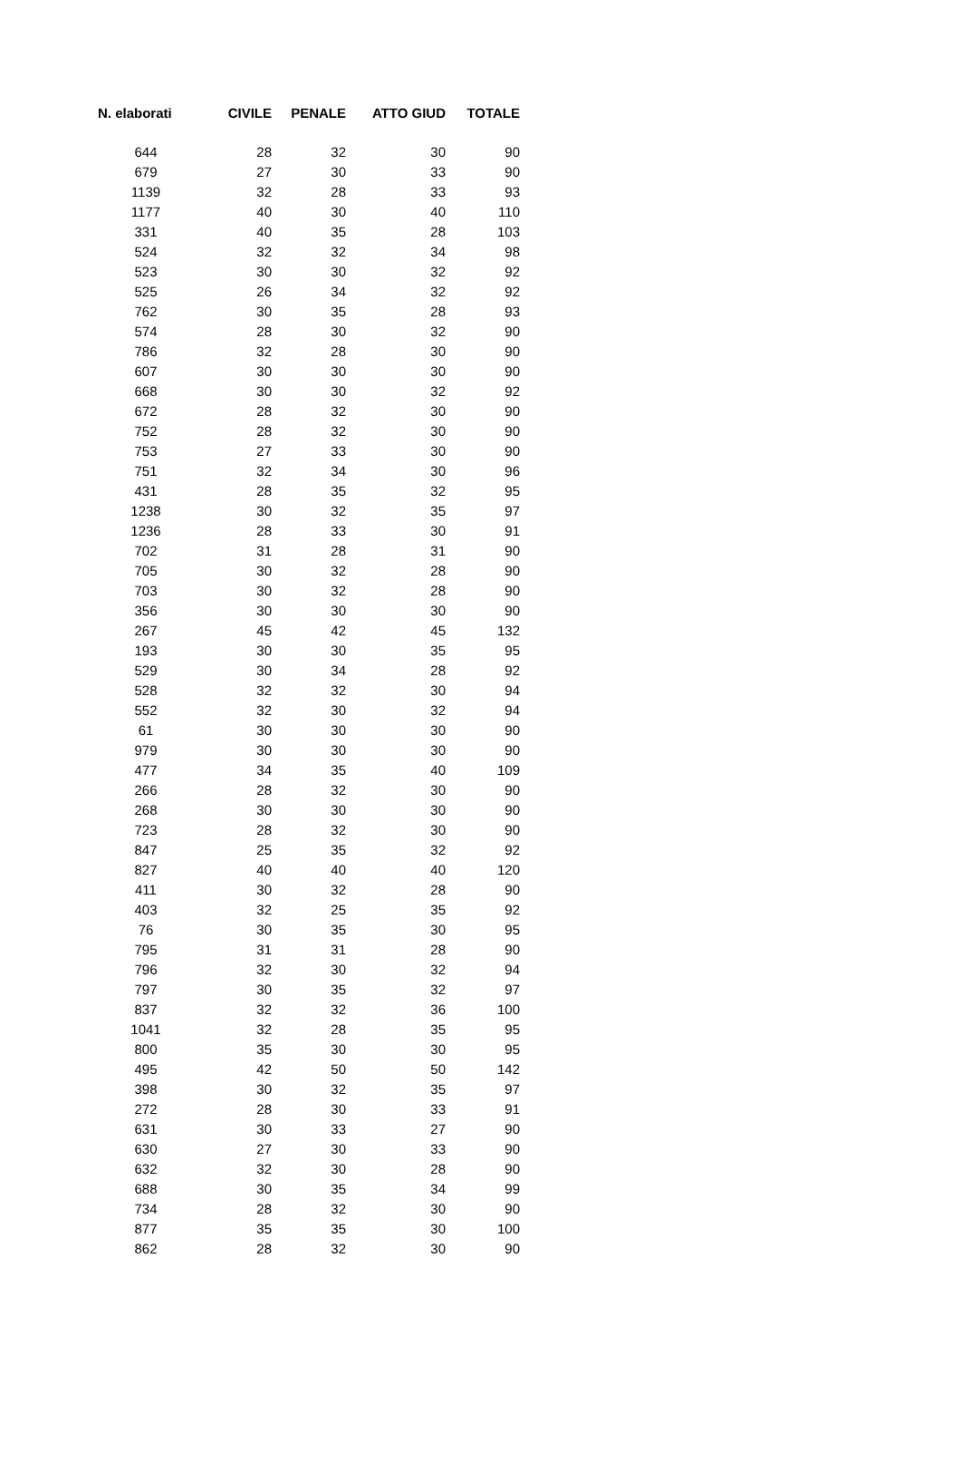| N. elaborati | CIVILE | PENALE | ATTO GIUD | TOTALE |
| --- | --- | --- | --- | --- |
| 644 | 28 | 32 | 30 | 90 |
| 679 | 27 | 30 | 33 | 90 |
| 1139 | 32 | 28 | 33 | 93 |
| 1177 | 40 | 30 | 40 | 110 |
| 331 | 40 | 35 | 28 | 103 |
| 524 | 32 | 32 | 34 | 98 |
| 523 | 30 | 30 | 32 | 92 |
| 525 | 26 | 34 | 32 | 92 |
| 762 | 30 | 35 | 28 | 93 |
| 574 | 28 | 30 | 32 | 90 |
| 786 | 32 | 28 | 30 | 90 |
| 607 | 30 | 30 | 30 | 90 |
| 668 | 30 | 30 | 32 | 92 |
| 672 | 28 | 32 | 30 | 90 |
| 752 | 28 | 32 | 30 | 90 |
| 753 | 27 | 33 | 30 | 90 |
| 751 | 32 | 34 | 30 | 96 |
| 431 | 28 | 35 | 32 | 95 |
| 1238 | 30 | 32 | 35 | 97 |
| 1236 | 28 | 33 | 30 | 91 |
| 702 | 31 | 28 | 31 | 90 |
| 705 | 30 | 32 | 28 | 90 |
| 703 | 30 | 32 | 28 | 90 |
| 356 | 30 | 30 | 30 | 90 |
| 267 | 45 | 42 | 45 | 132 |
| 193 | 30 | 30 | 35 | 95 |
| 529 | 30 | 34 | 28 | 92 |
| 528 | 32 | 32 | 30 | 94 |
| 552 | 32 | 30 | 32 | 94 |
| 61 | 30 | 30 | 30 | 90 |
| 979 | 30 | 30 | 30 | 90 |
| 477 | 34 | 35 | 40 | 109 |
| 266 | 28 | 32 | 30 | 90 |
| 268 | 30 | 30 | 30 | 90 |
| 723 | 28 | 32 | 30 | 90 |
| 847 | 25 | 35 | 32 | 92 |
| 827 | 40 | 40 | 40 | 120 |
| 411 | 30 | 32 | 28 | 90 |
| 403 | 32 | 25 | 35 | 92 |
| 76 | 30 | 35 | 30 | 95 |
| 795 | 31 | 31 | 28 | 90 |
| 796 | 32 | 30 | 32 | 94 |
| 797 | 30 | 35 | 32 | 97 |
| 837 | 32 | 32 | 36 | 100 |
| 1041 | 32 | 28 | 35 | 95 |
| 800 | 35 | 30 | 30 | 95 |
| 495 | 42 | 50 | 50 | 142 |
| 398 | 30 | 32 | 35 | 97 |
| 272 | 28 | 30 | 33 | 91 |
| 631 | 30 | 33 | 27 | 90 |
| 630 | 27 | 30 | 33 | 90 |
| 632 | 32 | 30 | 28 | 90 |
| 688 | 30 | 35 | 34 | 99 |
| 734 | 28 | 32 | 30 | 90 |
| 877 | 35 | 35 | 30 | 100 |
| 862 | 28 | 32 | 30 | 90 |